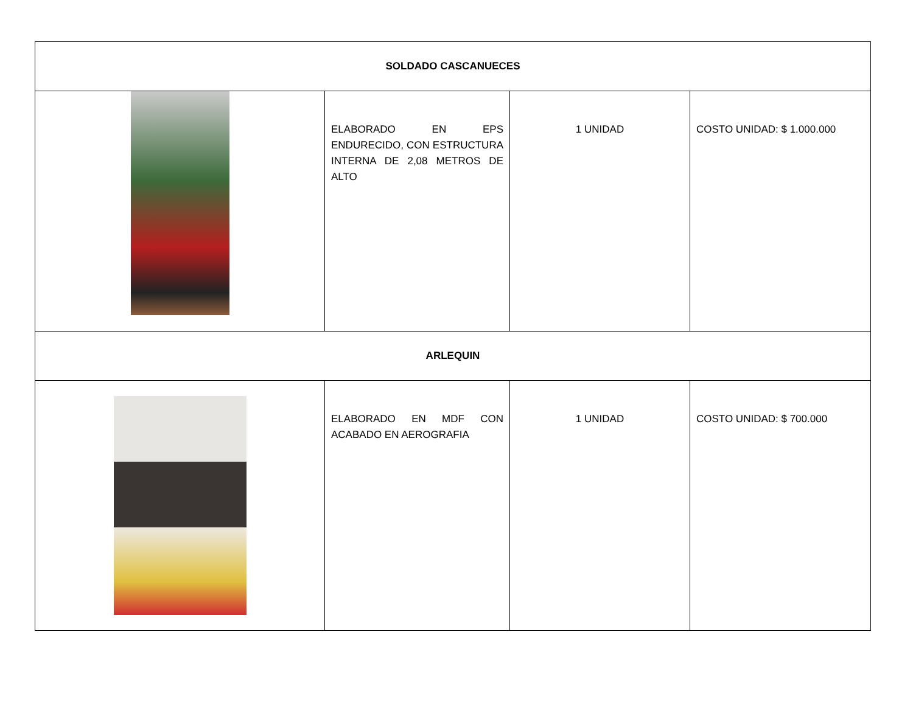| SOLDADO CASCANUECES | | | |
| | ELABORADO EN EPS ENDURECIDO, CON ESTRUCTURA INTERNA DE 2,08 METROS DE ALTO | 1 UNIDAD | COSTO UNIDAD: $ 1.000.000 |
| ARLEQUIN | | | |
| | ELABORADO EN MDF CON ACABADO EN AEROGRAFIA | 1 UNIDAD | COSTO UNIDAD: $ 700.000 |